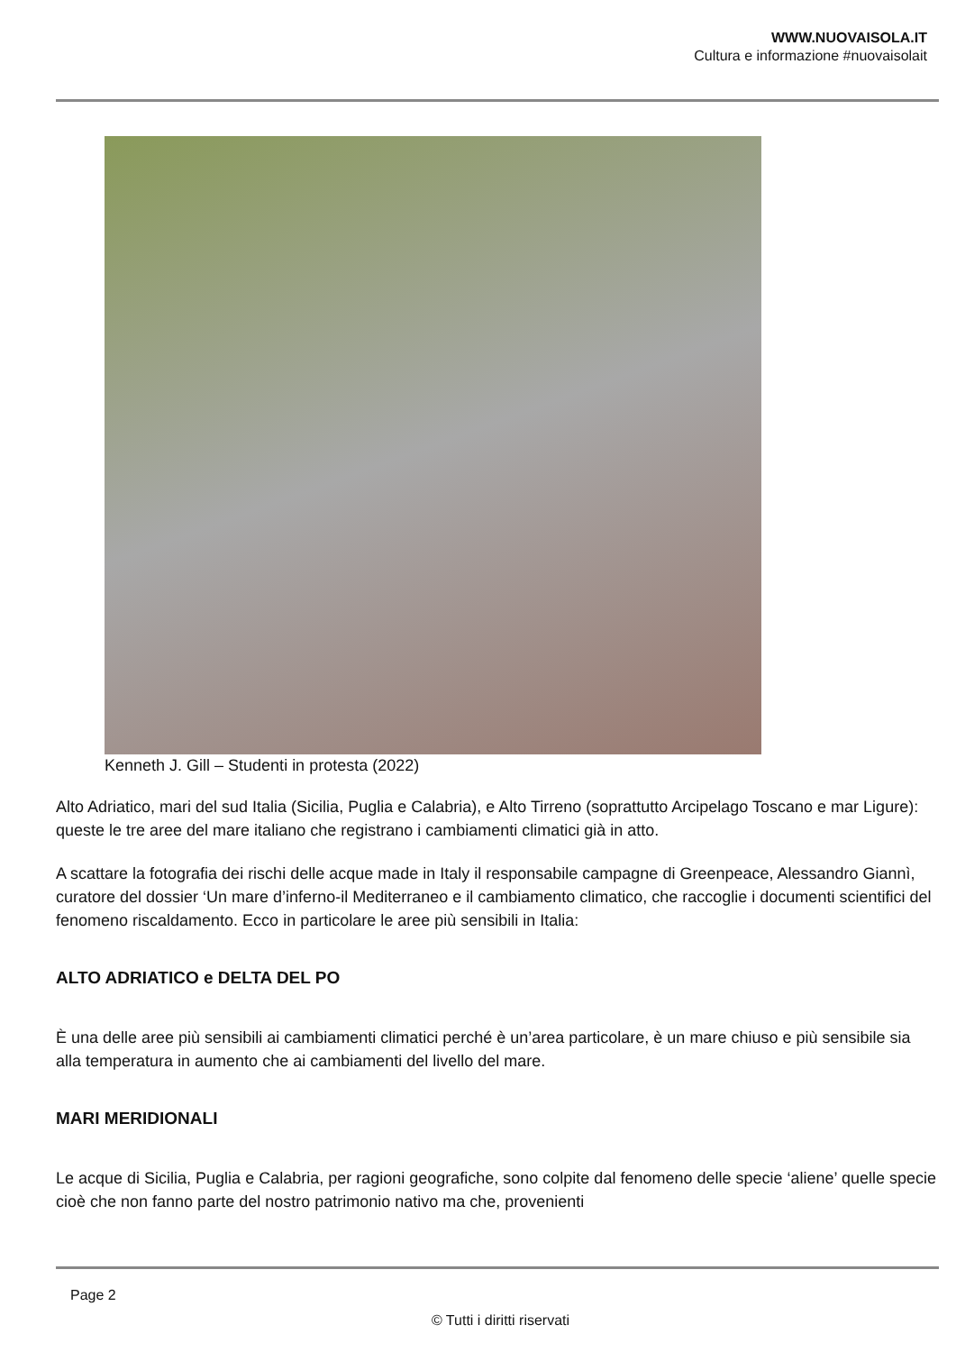WWW.NUOVAISOLA.IT
Cultura e informazione #nuovaisolait
Kenneth J. Gill – Studenti in protesta (2022)
Alto Adriatico, mari del sud Italia (Sicilia, Puglia e Calabria), e Alto Tirreno (soprattutto Arcipelago Toscano e mar Ligure): queste le tre aree del mare italiano che registrano i cambiamenti climatici già in atto.
A scattare la fotografia dei rischi delle acque made in Italy il responsabile campagne di Greenpeace, Alessandro Giannì, curatore del dossier ‘Un mare d’inferno-il Mediterraneo e il cambiamento climatico, che raccoglie i documenti scientifici del fenomeno riscaldamento. Ecco in particolare le aree più sensibili in Italia:
ALTO ADRIATICO e DELTA DEL PO
È una delle aree più sensibili ai cambiamenti climatici perché è un’area particolare, è un mare chiuso e più sensibile sia alla temperatura in aumento che ai cambiamenti del livello del mare.
MARI MERIDIONALI
Le acque di Sicilia, Puglia e Calabria, per ragioni geografiche, sono colpite dal fenomeno delle specie ‘aliene’ quelle specie cioè che non fanno parte del nostro patrimonio nativo ma che, provenienti
Page 2
© Tutti i diritti riservati